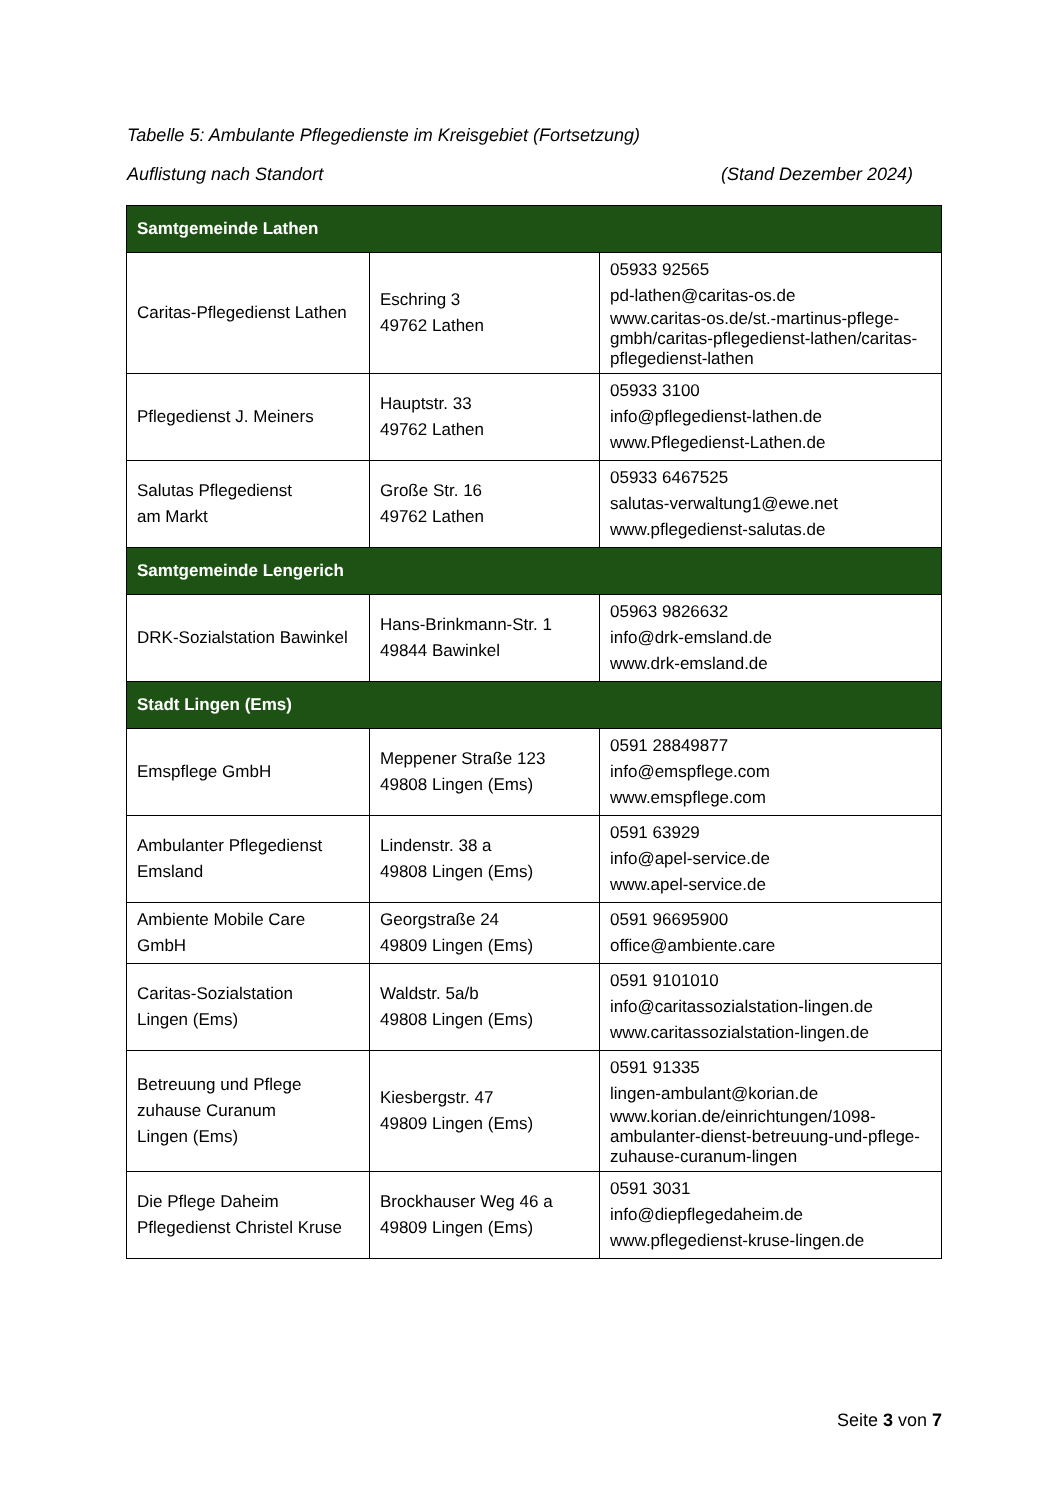Tabelle 5: Ambulante Pflegedienste im Kreisgebiet (Fortsetzung)
Auflistung nach Standort (Stand Dezember 2024)
| Samtgemeinde Lathen | | |
| --- | --- | --- |
| Caritas-Pflegedienst Lathen | Eschring 3 49762 Lathen | 05933 92565 pd-lathen@caritas-os.de www.caritas-os.de/st.-martinus-pflege-gmbh/caritas-pflegedienst-lathen/caritas-pflegedienst-lathen |
| Pflegedienst J. Meiners | Hauptstr. 33 49762 Lathen | 05933 3100 info@pflegedienst-lathen.de www.Pflegedienst-Lathen.de |
| Salutas Pflegedienst am Markt | Große Str. 16 49762 Lathen | 05933 6467525 salutas-verwaltung1@ewe.net www.pflegedienst-salutas.de |
| Samtgemeinde Lengerich | | |
| DRK-Sozialstation Bawinkel | Hans-Brinkmann-Str. 1 49844 Bawinkel | 05963 9826632 info@drk-emsland.de www.drk-emsland.de |
| Stadt Lingen (Ems) | | |
| Emspflege GmbH | Meppener Straße 123 49808 Lingen (Ems) | 0591 28849877 info@emspflege.com www.emspflege.com |
| Ambulanter Pflegedienst Emsland | Lindenstr. 38 a 49808 Lingen (Ems) | 0591 63929 info@apel-service.de www.apel-service.de |
| Ambiente Mobile Care GmbH | Georgstraße 24 49809 Lingen (Ems) | 0591 96695900 office@ambiente.care |
| Caritas-Sozialstation Lingen (Ems) | Waldstr. 5a/b 49808 Lingen (Ems) | 0591 9101010 info@caritassozialstation-lingen.de www.caritassozialstation-lingen.de |
| Betreuung und Pflege zuhause Curanum Lingen (Ems) | Kiesbergstr. 47 49809 Lingen (Ems) | 0591 91335 lingen-ambulant@korian.de www.korian.de/einrichtungen/1098-ambulanter-dienst-betreuung-und-pflege-zuhause-curanum-lingen |
| Die Pflege Daheim Pflegedienst Christel Kruse | Brockhauser Weg 46 a 49809 Lingen (Ems) | 0591 3031 info@diepflegedaheim.de www.pflegedienst-kruse-lingen.de |
Seite 3 von 7